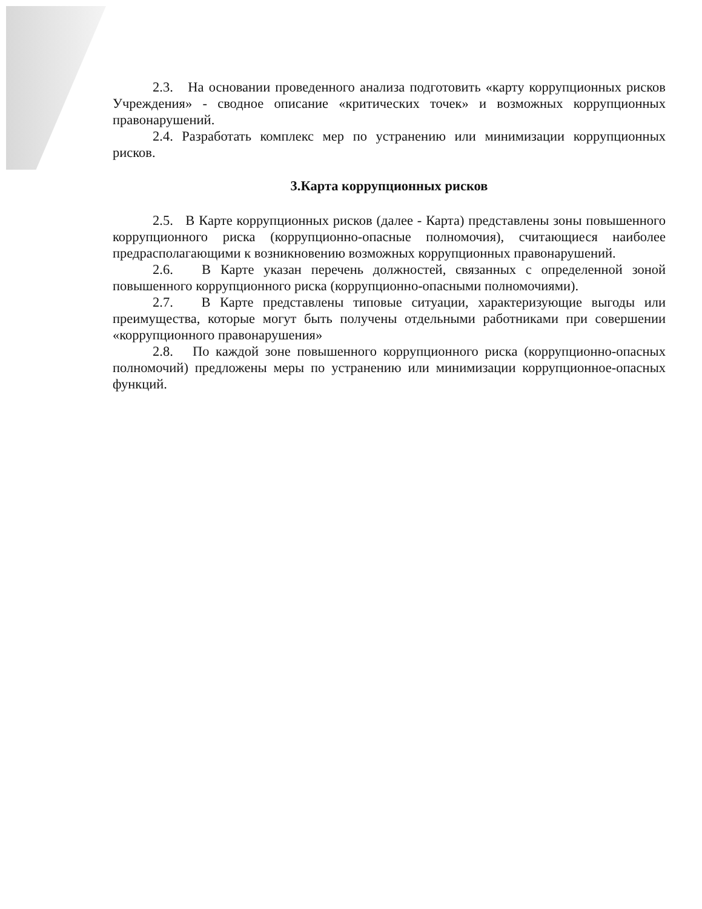2.3. На основании проведенного анализа подготовить «карту коррупционных рисков Учреждения» - сводное описание «критических точек» и возможных коррупционных правонарушений.
2.4. Разработать комплекс мер по устранению или минимизации коррупционных рисков.
3.Карта коррупционных рисков
2.5. В Карте коррупционных рисков (далее - Карта) представлены зоны повышенного коррупционного риска (коррупционно-опасные полномочия), считающиеся наиболее предрасполагающими к возникновению возможных коррупционных правонарушений.
2.6. В Карте указан перечень должностей, связанных с определенной зоной повышенного коррупционного риска (коррупционно-опасными полномочиями).
2.7. В Карте представлены типовые ситуации, характеризующие выгоды или преимущества, которые могут быть получены отдельными работниками при совершении «коррупционного правонарушения»
2.8. По каждой зоне повышенного коррупционного риска (коррупционно-опасных полномочий) предложены меры по устранению или минимизации коррупционное-опасных функций.